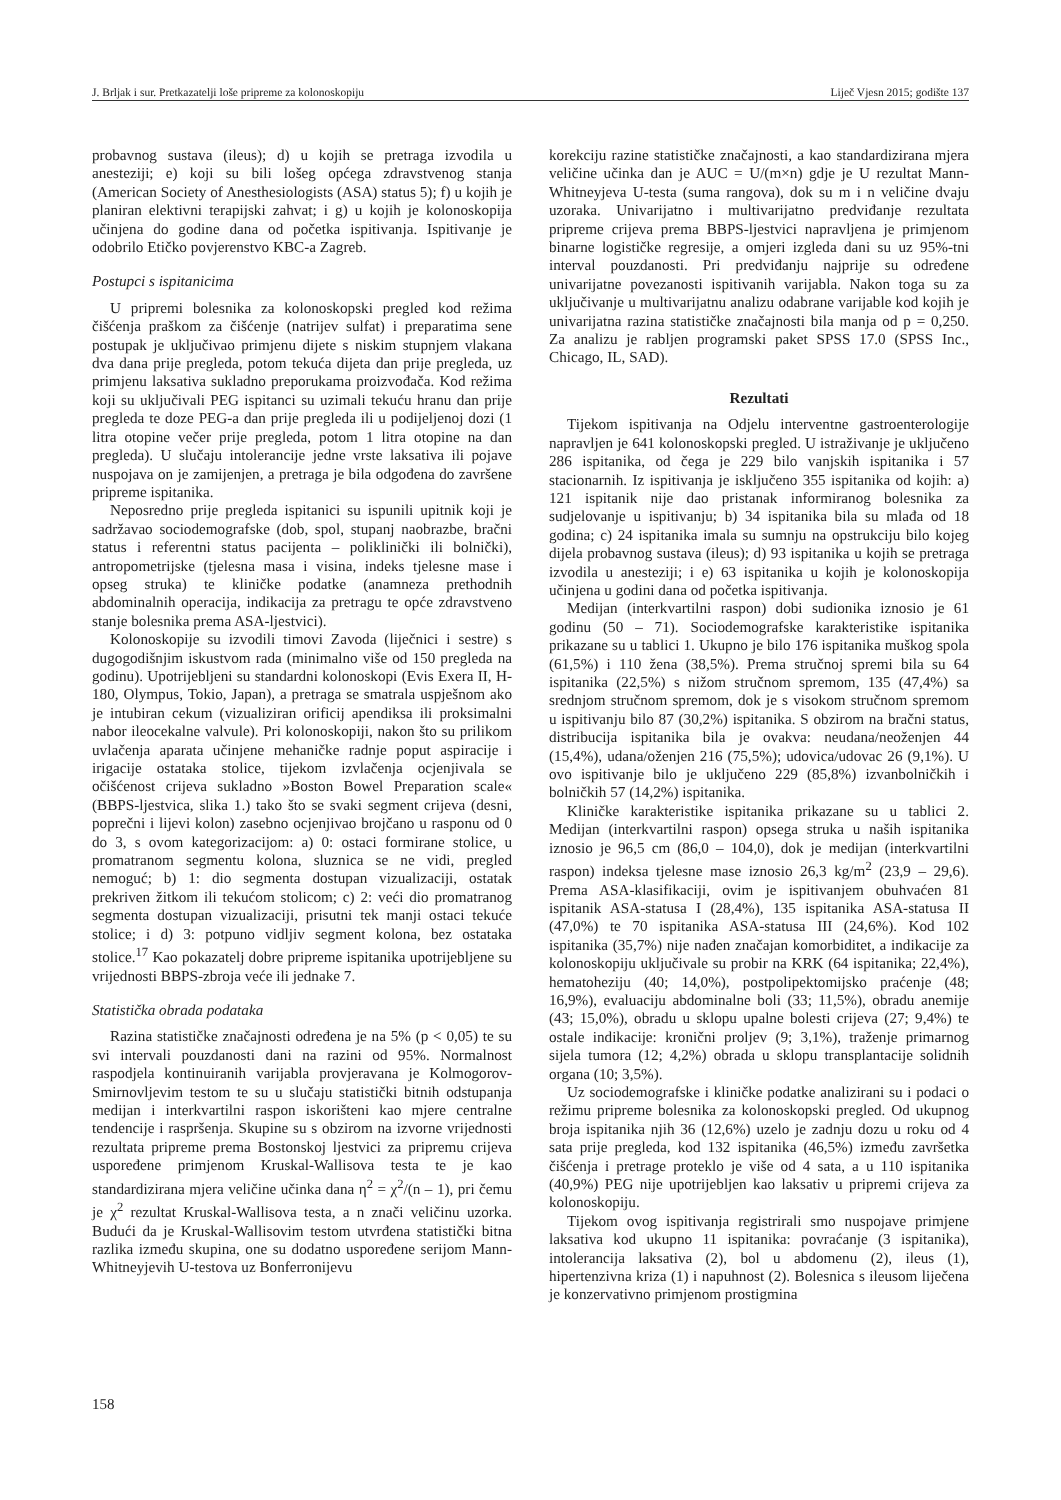J. Brljak i sur. Pretkazatelji loše pripreme za kolonoskopiju Liječ Vjesn 2015; godište 137
probavnog sustava (ileus); d) u kojih se pretraga izvodila u anesteziji; e) koji su bili lošeg općega zdravstvenog stanja (American Society of Anesthesiologists (ASA) status 5); f) u kojih je planiran elektivni terapijski zahvat; i g) u kojih je kolonoskopija učinjena do godine dana od početka ispitivanja. Ispitivanje je odobrilo Etičko povjerenstvo KBC-a Zagreb.
Postupci s ispitanicima
U pripremi bolesnika za kolonoskopski pregled kod režima čišćenja praškom za čišćenje (natrijev sulfat) i preparatima sene postupak je uključivao primjenu dijete s niskim stupnjem vlakana dva dana prije pregleda, potom tekuća dijeta dan prije pregleda, uz primjenu laksativa sukladno preporukama proizvođača. Kod režima koji su uključivali PEG ispitanci su uzimali tekuću hranu dan prije pregleda te doze PEG-a dan prije pregleda ili u podijeljenoj dozi (1 litra otopine večer prije pregleda, potom 1 litra otopine na dan pregleda). U slučaju intolerancije jedne vrste laksativa ili pojave nuspojava on je zamijenjen, a pretraga je bila odgođena do završene pripreme ispitanika.
Neposredno prije pregleda ispitanici su ispunili upitnik koji je sadržavao sociodemografske (dob, spol, stupanj naobrazbe, bračni status i referentni status pacijenta – poliklinički ili bolnički), antropometrijske (tjelesna masa i visina, indeks tjelesne mase i opseg struka) te kliničke podatke (anamneza prethodnih abdominalnih operacija, indikacija za pretragu te opće zdravstveno stanje bolesnika prema ASA-ljestvici).
Kolonoskopije su izvodili timovi Zavoda (liječnici i sestre) s dugogodišnjim iskustvom rada (minimalno više od 150 pregleda na godinu). Upotrijebljeni su standardni kolonoskopi (Evis Exera II, H-180, Olympus, Tokio, Japan), a pretraga se smatrala uspješnom ako je intubiran cekum (vizualiziran orificij apendiksa ili proksimalni nabor ileocekalne valvule). Pri kolonoskopiji, nakon što su prilikom uvlačenja aparata učinjene mehaničke radnje poput aspiracije i irigacije ostataka stolice, tijekom izvlačenja ocjenjivala se očišćenost crijeva sukladno »Boston Bowel Preparation scale« (BBPS-ljestvica, slika 1.) tako što se svaki segment crijeva (desni, poprečni i lijevi kolon) zasebno ocjenjivao brojčano u rasponu od 0 do 3, s ovom kategorizacijom: a) 0: ostaci formirane stolice, u promatranom segmentu kolona, sluznica se ne vidi, pregled nemoguć; b) 1: dio segmenta dostupan vizualizaciji, ostatak prekriven žitkom ili tekućom stolicom; c) 2: veći dio promatranog segmenta dostupan vizualizaciji, prisutni tek manji ostaci tekuće stolice; i d) 3: potpuno vidljiv segment kolona, bez ostataka stolice.<sup>17</sup> Kao pokazatelj dobre pripreme ispitanika upotrijebljene su vrijednosti BBPS-zbroja veće ili jednake 7.
Statistička obrada podataka
Razina statističke značajnosti određena je na 5% (p < 0,05) te su svi intervali pouzdanosti dani na razini od 95%. Normalnost raspodjela kontinuiranih varijabla provjeravana je Kolmogorov-Smirnovljevim testom te su u slučaju statistički bitnih odstupanja medijan i interkvartilni raspon iskorišteni kao mjere centralne tendencije i raspršenja. Skupine su s obzirom na izvorne vrijednosti rezultata pripreme prema Bostonskoj ljestvici za pripremu crijeva uspoređene primjenom Kruskal-Wallisova testa te je kao standardizirana mjera veličine učinka dana η<sup>2</sup> = χ<sup>2</sup>/(n – 1), pri čemu je χ<sup>2</sup> rezultat Kruskal-Wallisova testa, a n znači veličinu uzorka. Budući da je Kruskal-Wallisovim testom utvrđena statistički bitna razlika između skupina, one su dodatno uspoređene serijom Mann-Whitneyjevih U-testova uz Bonferronijevu
korekciju razine statističke značajnosti, a kao standardizirana mjera veličine učinka dan je AUC = U/(m×n) gdje je U rezultat Mann-Whitneyjeva U-testa (suma rangova), dok su m i n veličine dvaju uzoraka. Univarijatno i multivarijatno predviđanje rezultata pripreme crijeva prema BBPS-ljestvici napravljena je primjenom binarne logističke regresije, a omjeri izgleda dani su uz 95%-tni interval pouzdanosti. Pri predviđanju najprije su određene univarijatne povezanosti ispitivanih varijabla. Nakon toga su za uključivanje u multivarijatnu analizu odabrane varijable kod kojih je univarijatna razina statističke značajnosti bila manja od p = 0,250. Za analizu je rabljen programski paket SPSS 17.0 (SPSS Inc., Chicago, IL, SAD).
Rezultati
Tijekom ispitivanja na Odjelu interventne gastroenterologije napravljen je 641 kolonoskopski pregled. U istraživanje je uključeno 286 ispitanika, od čega je 229 bilo vanjskih ispitanika i 57 stacionarnih. Iz ispitivanja je isključeno 355 ispitanika od kojih: a) 121 ispitanik nije dao pristanak informiranog bolesnika za sudjelovanje u ispitivanju; b) 34 ispitanika bila su mlađa od 18 godina; c) 24 ispitanika imala su sumnju na opstrukciju bilo kojeg dijela probavnog sustava (ileus); d) 93 ispitanika u kojih se pretraga izvodila u anesteziji; i e) 63 ispitanika u kojih je kolonoskopija učinjena u godini dana od početka ispitivanja.
Medijan (interkvartilni raspon) dobi sudionika iznosio je 61 godinu (50 – 71). Sociodemografske karakteristike ispitanika prikazane su u tablici 1. Ukupno je bilo 176 ispitanika muškog spola (61,5%) i 110 žena (38,5%). Prema stručnoj spremi bila su 64 ispitanika (22,5%) s nižom stručnom spremom, 135 (47,4%) sa srednjom stručnom spremom, dok je s visokom stručnom spremom u ispitivanju bilo 87 (30,2%) ispitanika. S obzirom na bračni status, distribucija ispitanika bila je ovakva: neudana/neoženjen 44 (15,4%), udana/oženjen 216 (75,5%); udovica/udovac 26 (9,1%). U ovo ispitivanje bilo je uključeno 229 (85,8%) izvanbolničkih i bolničkih 57 (14,2%) ispitanika.
Kliničke karakteristike ispitanika prikazane su u tablici 2. Medijan (interkvartilni raspon) opsega struka u naših ispitanika iznosio je 96,5 cm (86,0 – 104,0), dok je medijan (interkvartilni raspon) indeksa tjelesne mase iznosio 26,3 kg/m<sup>2</sup> (23,9 – 29,6). Prema ASA-klasifikaciji, ovim je ispitivanjem obuhvaćen 81 ispitanik ASA-statusa I (28,4%), 135 ispitanika ASA-statusa II (47,0%) te 70 ispitanika ASA-statusa III (24,6%). Kod 102 ispitanika (35,7%) nije nađen značajan komorbiditet, a indikacije za kolonoskopiju uključivale su probir na KRK (64 ispitanika; 22,4%), hematoheziju (40; 14,0%), postpolipektomijsko praćenje (48; 16,9%), evaluaciju abdominalne boli (33; 11,5%), obradu anemije (43; 15,0%), obradu u sklopu upalne bolesti crijeva (27; 9,4%) te ostale indikacije: kronični proljev (9; 3,1%), traženje primarnog sijela tumora (12; 4,2%) obrada u sklopu transplantacije solidnih organa (10; 3,5%).
Uz sociodemografske i kliničke podatke analizirani su i podaci o režimu pripreme bolesnika za kolonoskopski pregled. Od ukupnog broja ispitanika njih 36 (12,6%) uzelo je zadnju dozu u roku od 4 sata prije pregleda, kod 132 ispitanika (46,5%) između završetka čišćenja i pretrage proteklo je više od 4 sata, a u 110 ispitanika (40,9%) PEG nije upotrijebljen kao laksativ u pripremi crijeva za kolonoskopiju.
Tijekom ovog ispitivanja registrirali smo nuspojave primjene laksativa kod ukupno 11 ispitanika: povraćanje (3 ispitanika), intolerancija laksativa (2), bol u abdomenu (2), ileus (1), hipertenzivna kriza (1) i napuhnost (2). Bolesnica s ileusom liječena je konzervativno primjenom prostigmina
158